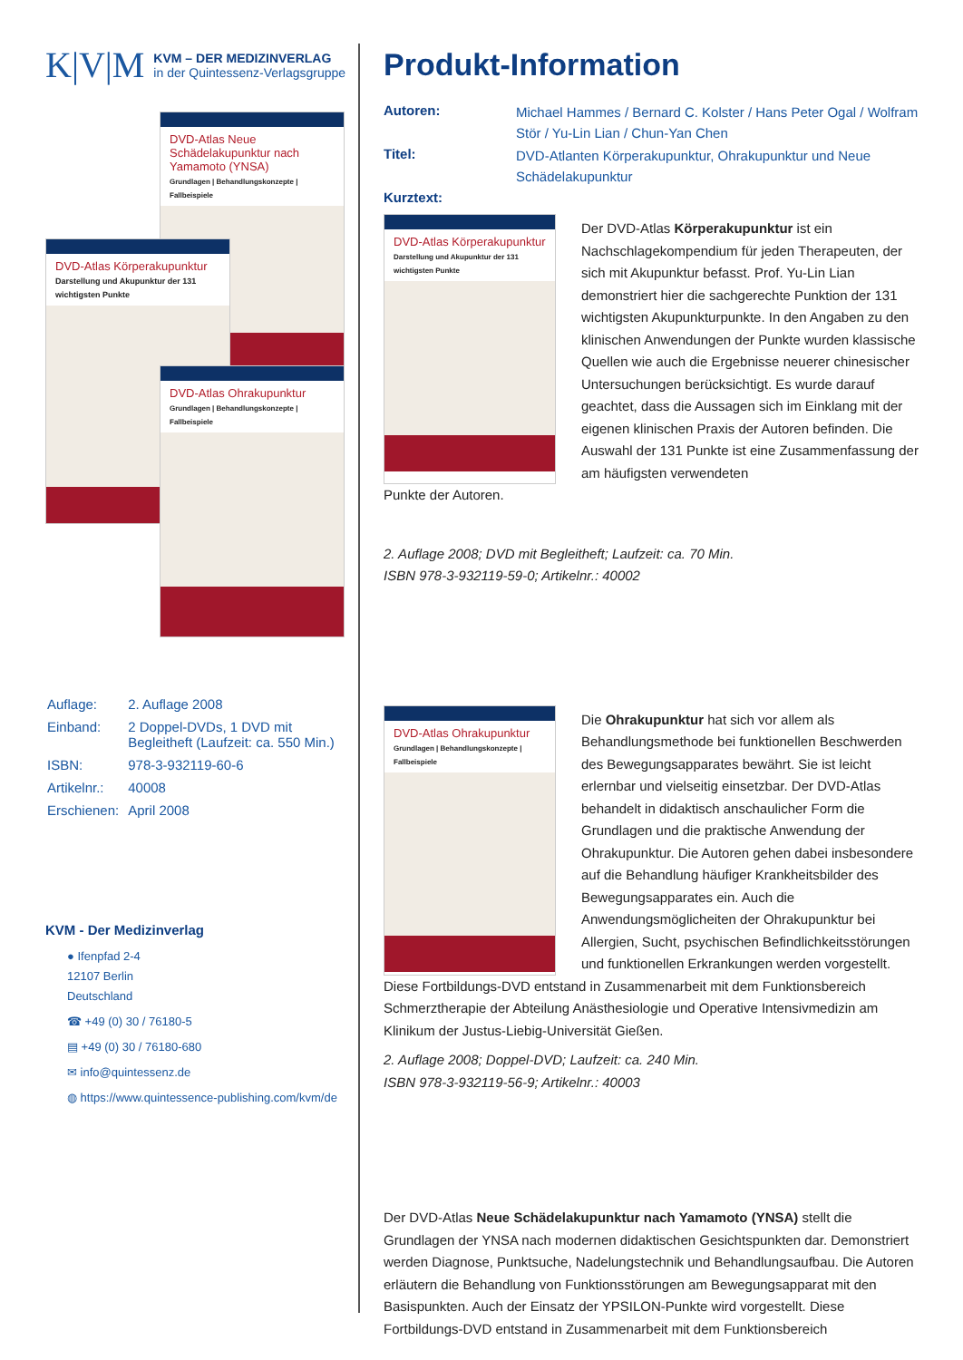K|V|M
KVM – DER MEDIZINVERLAG
in der Quintessenz-Verlagsgruppe
DVD-Atlas Neue Schädelakupunktur nach Yamamoto (YNSA)
Grundlagen | Behandlungskonzepte | Fallbeispiele
DVD-Atlas Körperakupunktur
Darstellung und Akupunktur der 131 wichtigsten Punkte
DVD-Atlas Ohrakupunktur
Grundlagen | Behandlungskonzepte | Fallbeispiele
| Auflage: | 2. Auflage 2008 |
| Einband: | 2 Doppel-DVDs, 1 DVD mit Begleitheft (Laufzeit: ca. 550 Min.) |
| ISBN: | 978-3-932119-60-6 |
| Artikelnr.: | 40008 |
| Erschienen: | April 2008 |
KVM - Der Medizinverlag
● Ifenpfad 2-4
12107 Berlin
Deutschland
☎ +49 (0) 30 / 76180-5
▤ +49 (0) 30 / 76180-680
✉ info@quintessenz.de
◍ https://www.quintessence-publishing.com/kvm/de
Produkt-Information
| Autoren: | Michael Hammes / Bernard C. Kolster / Hans Peter Ogal / Wolfram Stör / Yu-Lin Lian / Chun-Yan Chen |
| Titel: | DVD-Atlanten Körperakupunktur, Ohrakupunktur und Neue Schädelakupunktur |
| Kurztext: | |
DVD-Atlas Körperakupunktur
Darstellung und Akupunktur der 131 wichtigsten Punkte
Der DVD-Atlas Körperakupunktur ist ein Nachschlagekompendium für jeden Therapeuten, der sich mit Akupunktur befasst. Prof. Yu-Lin Lian demonstriert hier die sachgerechte Punktion der 131 wichtigsten Akupunkturpunkte. In den Angaben zu den klinischen Anwendungen der Punkte wurden klassische Quellen wie auch die Ergebnisse neuerer chinesischer Untersuchungen berücksichtigt. Es wurde darauf geachtet, dass die Aussagen sich im Einklang mit der eigenen klinischen Praxis der Autoren befinden. Die Auswahl der 131 Punkte ist eine Zusammenfassung der am häufigsten verwendeten
Punkte der Autoren.
2. Auflage 2008; DVD mit Begleitheft; Laufzeit: ca. 70 Min.
ISBN 978-3-932119-59-0; Artikelnr.: 40002
DVD-Atlas Ohrakupunktur
Grundlagen | Behandlungskonzepte | Fallbeispiele
Die Ohrakupunktur hat sich vor allem als Behandlungsmethode bei funktionellen Beschwerden des Bewegungsapparates bewährt. Sie ist leicht erlernbar und vielseitig einsetzbar. Der DVD-Atlas behandelt in didaktisch anschaulicher Form die Grundlagen und die praktische Anwendung der Ohrakupunktur. Die Autoren gehen dabei insbesondere auf die Behandlung häufiger Krankheitsbilder des Bewegungsapparates ein. Auch die Anwendungsmöglicheiten der Ohrakupunktur bei Allergien, Sucht, psychischen Befindlichkeitsstörungen und funktionellen Erkrankungen werden vorgestellt.
Diese Fortbildungs-DVD entstand in Zusammenarbeit mit dem Funktionsbereich Schmerztherapie der Abteilung Anästhesiologie und Operative Intensivmedizin am Klinikum der Justus-Liebig-Universität Gießen.
2. Auflage 2008; Doppel-DVD; Laufzeit: ca. 240 Min.
ISBN 978-3-932119-56-9; Artikelnr.: 40003
Der DVD-Atlas Neue Schädelakupunktur nach Yamamoto (YNSA) stellt die Grundlagen der YNSA nach modernen didaktischen Gesichtspunkten dar. Demonstriert werden Diagnose, Punktsuche, Nadelungstechnik und Behandlungsaufbau. Die Autoren erläutern die Behandlung von Funktionsstörungen am Bewegungsapparat mit den Basispunkten. Auch der Einsatz der YPSILON-Punkte wird vorgestellt. Diese Fortbildungs-DVD entstand in Zusammenarbeit mit dem Funktionsbereich